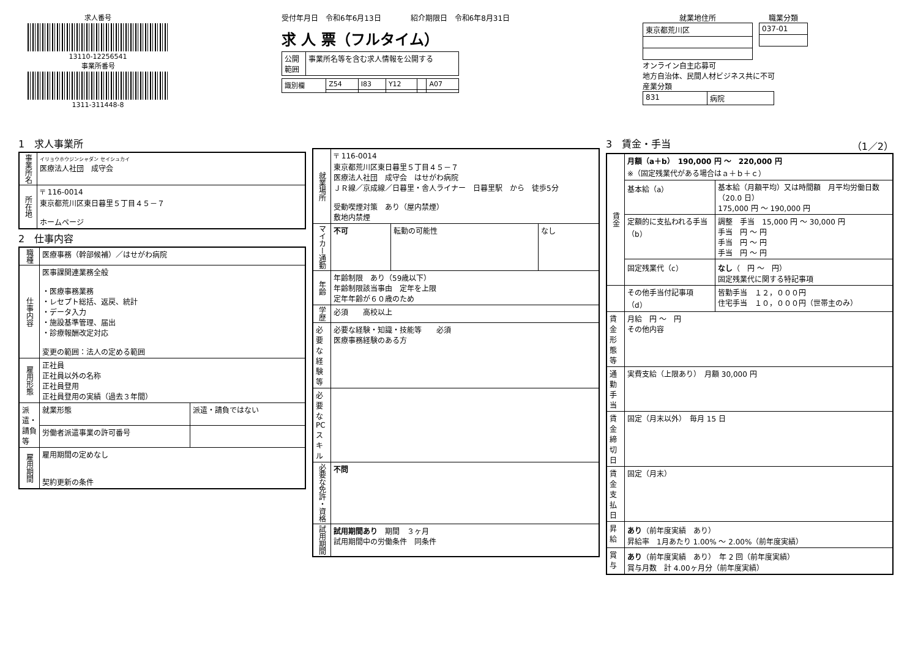求人番号
13110-12256541
事業所番号
1311-311448-8
受付年月日　令和6年6月13日　　　　紹介期限日　令和6年8月31日
求 人 票（フルタイム）
| 公開 範囲 | 事業所名等を含む求人情報を公開する |
| 識別欄 | Z54 | I83 | Y12 | | A07 |
就業地住所
| 東京都荒川区 |
職業分類
| 037-01 |
オンライン自主応募可
地方自治体、民間人材ビジネス共に不可
産業分類
| 831 | 病院 |
1　求人事業所
| 事業所名 | イリョウホウジンシャダン セイシュカイ 医療法人社団 成守会 |
| 所在地 | 〒 116-0014 東京都荒川区東日暮里５丁目４５－７ ホームページ |
2　仕事内容
| 職種 | 医療事務（幹部候補）／はせがわ病院 | |
| 仕事内容 | 医事課関連業務全般 ・医療事務業務 ・レセプト総括、返戻、統計 ・データ入力 ・施設基準管理、届出 ・診療報酬改定対応 変更の範囲：法人の定める範囲 | |
| 雇用形態 | 正社員 正社員以外の名称 正社員登用 正社員登用の実績（過去３年間） | |
| 派遣・請負等 | 就業形態 | 派遣・請負ではない |
| | 労働者派遣事業の許可番号 | |
| 雇用期間 | 雇用期間の定めなし 契約更新の条件 | |
| 就業場所 | 〒 116-0014 東京都荒川区東日暮里５丁目４５－７ 医療法人社団 成守会 はせがわ病院 ＪＲ線／京成線／日暮里・舎人ライナー 日暮里駅 から 徒歩5分 受動喫煙対策 あり（屋内禁煙） 敷地内禁煙 | | |
| マイカー通勤 | 不可 | 転勤の可能性 | なし |
| 年齢 | 年齢制限 あり（59歳以下） 年齢制限該当事由 定年を上限 定年年齢が６０歳のため | | |
| 学歴 | 必須 高校以上 | | |
| 必要な経験等 | 必要な経験・知識・技能等 必須 医療事務経験のある方 | | |
| 必要なPCスキル | | | |
| 必要な免許・資格 | 不問 | | |
| 試用期間 | 試用期間あり 期間 ３ヶ月 試用期間中の労働条件 同条件 | | |
3　賃金・手当　（1／2）
| 賃金 | 月額（a＋b） 190,000 円 ～ 220,000 円 ※（固定残業代がある場合はａ＋ｂ＋ｃ） | |
| | 基本給（a） | 基本給（月額平均）又は時間額 月平均労働日数（20.0 日） 175,000 円 ～ 190,000 円 |
| | 定額的に支払われる手当（b） | 調整 手当 15,000 円 ～ 30,000 円 手当 円 ～ 円 手当 円 ～ 円 手当 円 ～ 円 |
| | 固定残業代（c） | なし （ 円 ～ 円） 固定残業代に関する特記事項 |
| | その他手当付記事項（d） | 皆勤手当 １２，０００円 住宅手当 １０，０００円（世帯主のみ） |
| 賃金形態等 | 月給 円 ～ 円 その他内容 | |
| 通勤手当 | 実費支給（上限あり） 月額 30,000 円 | |
| 賃金締切日 | 固定（月末以外） 毎月 15 日 | |
| 賃金支払日 | 固定（月末） | |
| 昇給 | あり （前年度実績 あり） 昇給率 1月あたり 1.00% ～ 2.00%（前年度実績） | |
| 賞与 | あり （前年度実績 あり） 年 2 回（前年度実績） 賞与月数 計 4.00ヶ月分（前年度実績） | |